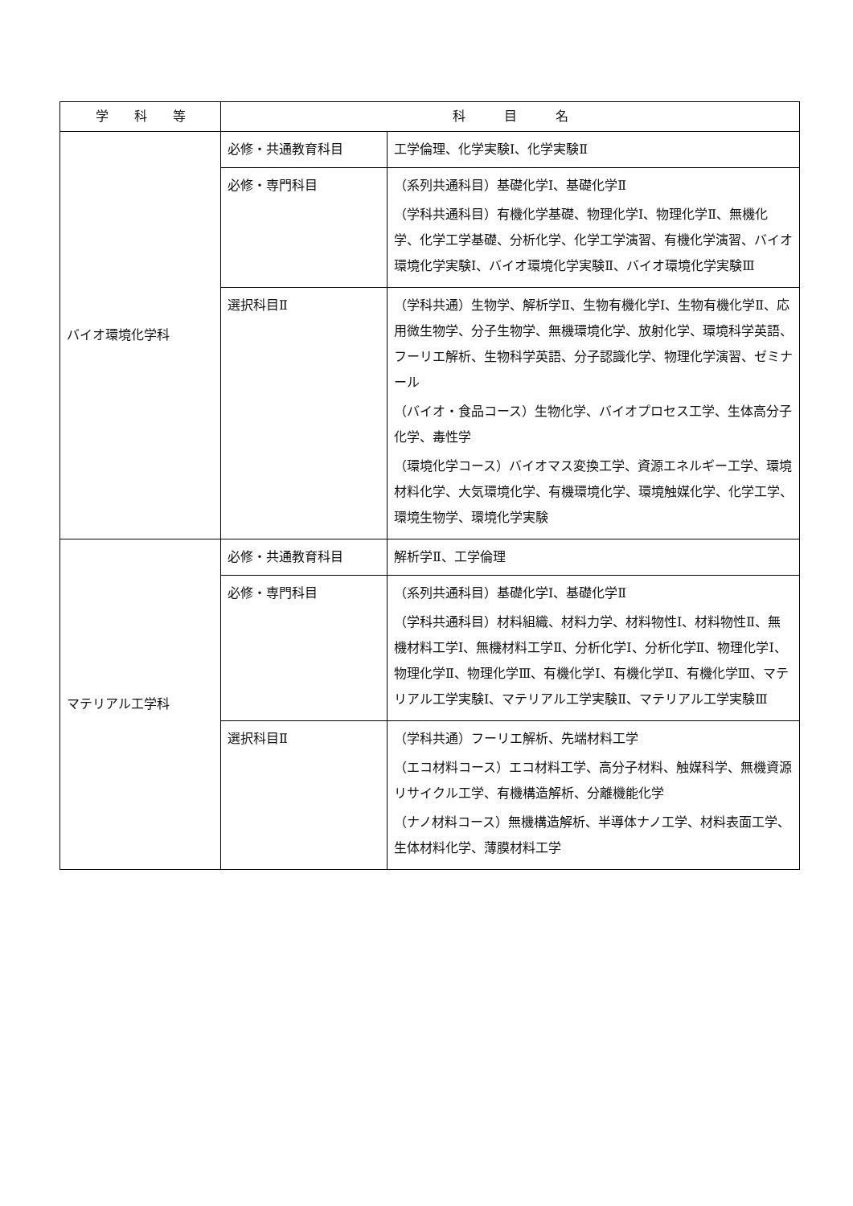| 学 科 等 | 科 目 名 | |
| --- | --- | --- |
| バイオ環境化学科 | 必修・共通教育科目 | 工学倫理、化学実験Ⅰ、化学実験Ⅱ |
| | 必修・専門科目 | （系列共通科目）基礎化学Ⅰ、基礎化学Ⅱ （学科共通科目）有機化学基礎、物理化学Ⅰ、物理化学Ⅱ、無機化学、化学工学基礎、分析化学、化学工学演習、有機化学演習、バイオ環境化学実験Ⅰ、バイオ環境化学実験Ⅱ、バイオ環境化学実験Ⅲ |
| | 選択科目Ⅱ | （学科共通）生物学、解析学Ⅱ、生物有機化学Ⅰ、生物有機化学Ⅱ、応用微生物学、分子生物学、無機環境化学、放射化学、環境科学英語、フーリエ解析、生物科学英語、分子認識化学、物理化学演習、ゼミナール （バイオ・食品コース）生物化学、バイオプロセス工学、生体高分子化学、毒性学 （環境化学コース）バイオマス変換工学、資源エネルギー工学、環境材料化学、大気環境化学、有機環境化学、環境触媒化学、化学工学、環境生物学、環境化学実験 |
| マテリアル工学科 | 必修・共通教育科目 | 解析学Ⅱ、工学倫理 |
| | 必修・専門科目 | （系列共通科目）基礎化学Ⅰ、基礎化学Ⅱ （学科共通科目）材料組織、材料力学、材料物性Ⅰ、材料物性Ⅱ、無機材料工学Ⅰ、無機材料工学Ⅱ、分析化学Ⅰ、分析化学Ⅱ、物理化学Ⅰ、物理化学Ⅱ、物理化学Ⅲ、有機化学Ⅰ、有機化学Ⅱ、有機化学Ⅲ、マテリアル工学実験Ⅰ、マテリアル工学実験Ⅱ、マテリアル工学実験Ⅲ |
| | 選択科目Ⅱ | （学科共通）フーリエ解析、先端材料工学 （エコ材料コース）エコ材料工学、高分子材料、触媒科学、無機資源リサイクル工学、有機構造解析、分離機能化学 （ナノ材料コース）無機構造解析、半導体ナノ工学、材料表面工学、生体材料化学、薄膜材料工学 |